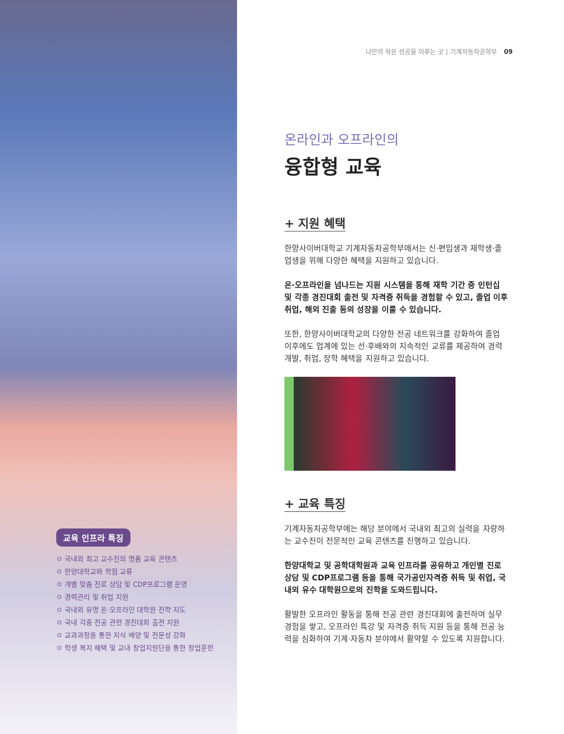교육 인프라 특징
ㅇ 국내외 최고 교수진의 명품 교육 콘텐츠
ㅇ 한양대학교와 학점 교류
ㅇ 개별 맞춤 진로 상담 및 CDP프로그램 운영
ㅇ 경력관리 및 취업 지원
ㅇ 국내외 유명 온·오프라인 대학원 진학 지도
ㅇ 국내 각종 전공 관련 경진대회 출전 지원
ㅇ 교과과정을 통한 지식 배양 및 전문성 강화
ㅇ 학생 복지 혜택 및 교내 창업지원단을 통한 창업훈련
나만의 작은 성공을 이루는 곳 | 기계자동차공학부 09
온라인과 오프라인의
융합형 교육
+ 지원 혜택
한양사이버대학교 기계자동차공학부에서는 신·편입생과 재학생·졸업생을 위해 다양한 혜택을 지원하고 있습니다.
온·오프라인을 넘나드는 지원 시스템을 통해 재학 기간 중 인턴십 및 각종 경진대회 출전 및 자격증 취득을 경험할 수 있고, 졸업 이후 취업, 해외 진출 등의 성장을 이룰 수 있습니다.
또한, 한양사이버대학교의 다양한 전공 네트워크를 강화하여 졸업 이후에도 업계에 있는 선·후배와의 지속적인 교류를 제공하여 경력개발, 취업, 장학 혜택을 지원하고 있습니다.
+ 교육 특징
기계자동차공학부에는 해당 분야에서 국내외 최고의 실력을 자랑하는 교수진이 전문적인 교육 콘텐츠를 진행하고 있습니다.
한양대학교 및 공학대학원과 교육 인프라를 공유하고 개인별 진로 상담 및 CDP프로그램 등을 통해 국가공인자격증 취득 및 취업, 국내외 유수 대학원으로의 진학을 도와드립니다.
활발한 오프라인 활동을 통해 전공 관련 경진대회에 출전하여 실무 경험을 쌓고, 오프라인 특강 및 자격증 취득 지원 등을 통해 전공 능력을 심화하여 기계·자동차 분야에서 활약할 수 있도록 지원합니다.